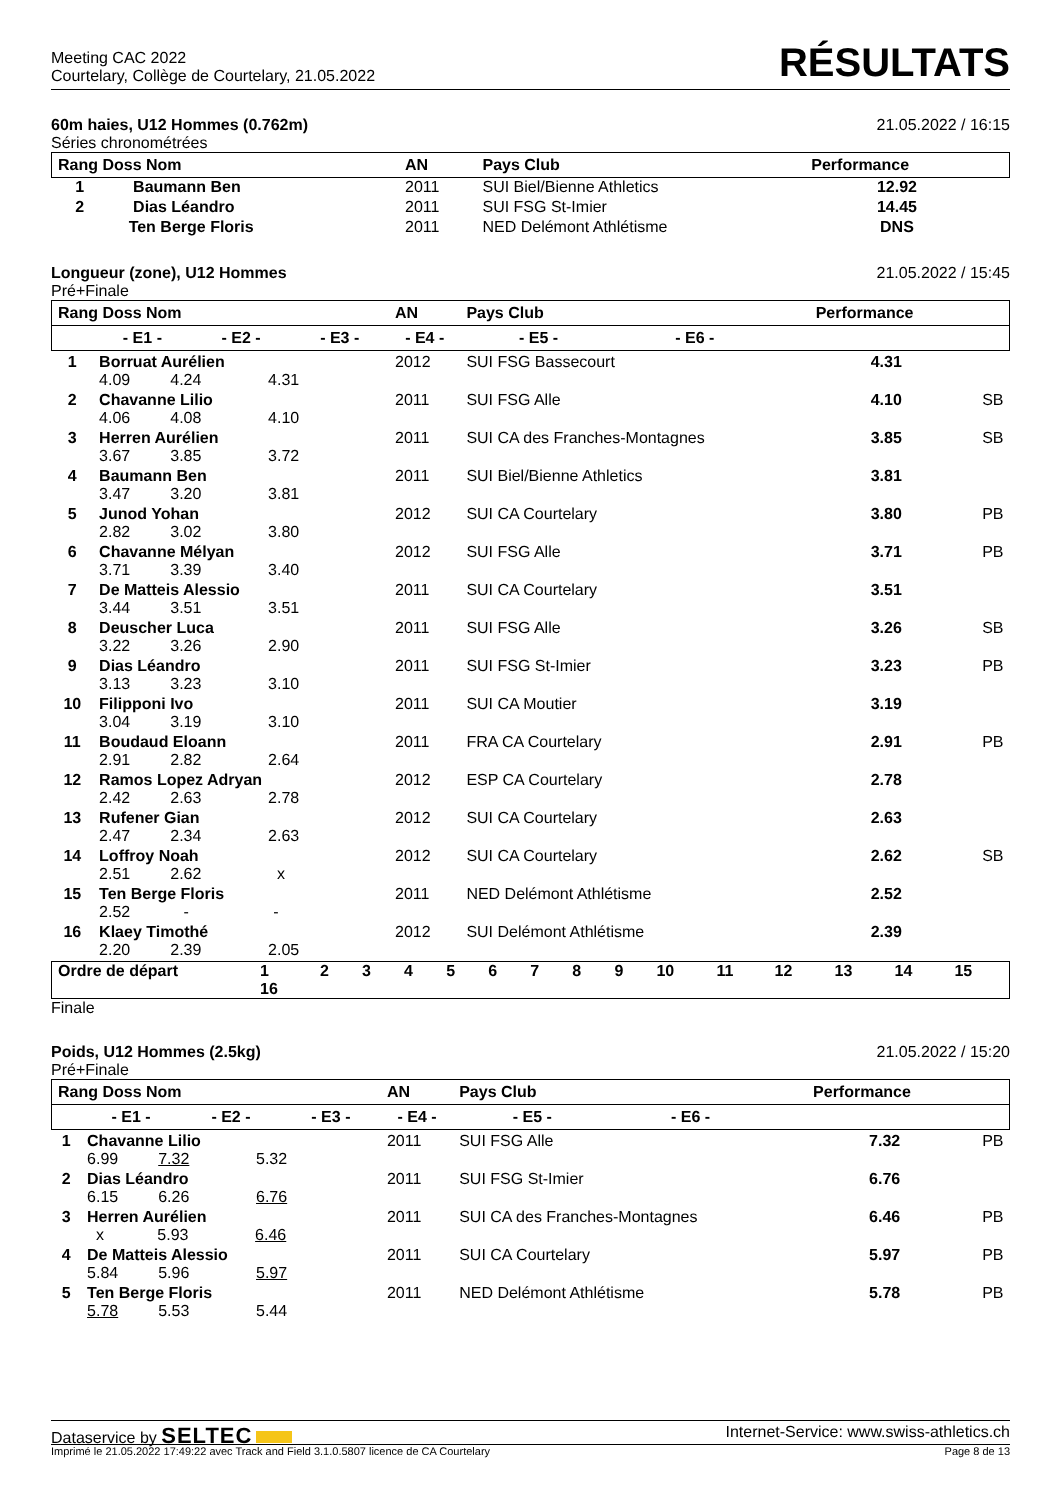Meeting CAC 2022
Courtelary, Collège de Courtelary, 21.05.2022
RÉSULTATS
60m haies, U12 Hommes (0.762m)
Séries chronométrées
21.05.2022 / 16:15
| Rang Doss Nom | AN | Pays Club | Performance | |
| --- | --- | --- | --- | --- |
| 1 Baumann Ben | 2011 | SUI Biel/Bienne Athletics | 12.92 | |
| 2 Dias Léandro | 2011 | SUI FSG St-Imier | 14.45 | |
| Ten Berge Floris | 2011 | NED Delémont Athlétisme | DNS | |
Longueur (zone), U12 Hommes
Pré+Finale
21.05.2022 / 15:45
| Rang Doss Nom | | | | AN | Pays Club | | | Performance | |
| --- | --- | --- | --- | --- | --- | --- | --- | --- | --- |
| | - E1 - | - E2 - | - E3 - | - E4 - | - E5 - | - E6 - | | | |
| 1 | Borruat Aurélien 4.09 4.24 4.31 | | | 2012 | SUI FSG Bassecourt | | | 4.31 | |
| 2 | Chavanne Lilio 4.06 4.08 4.10 | | | 2011 | SUI FSG Alle | | | 4.10 | SB |
| 3 | Herren Aurélien 3.67 3.85 3.72 | | | 2011 | SUI CA des Franches-Montagnes | | | 3.85 | SB |
| 4 | Baumann Ben 3.47 3.20 3.81 | | | 2011 | SUI Biel/Bienne Athletics | | | 3.81 | |
| 5 | Junod Yohan 2.82 3.02 3.80 | | | 2012 | SUI CA Courtelary | | | 3.80 | PB |
| 6 | Chavanne Mélyan 3.71 3.39 3.40 | | | 2012 | SUI FSG Alle | | | 3.71 | PB |
| 7 | De Matteis Alessio 3.44 3.51 3.51 | | | 2011 | SUI CA Courtelary | | | 3.51 | |
| 8 | Deuscher Luca 3.22 3.26 2.90 | | | 2011 | SUI FSG Alle | | | 3.26 | SB |
| 9 | Dias Léandro 3.13 3.23 3.10 | | | 2011 | SUI FSG St-Imier | | | 3.23 | PB |
| 10 | Filipponi Ivo 3.04 3.19 3.10 | | | 2011 | SUI CA Moutier | | | 3.19 | |
| 11 | Boudaud Eloann 2.91 2.82 2.64 | | | 2011 | FRA CA Courtelary | | | 2.91 | PB |
| 12 | Ramos Lopez Adryan 2.42 2.63 2.78 | | | 2012 | ESP CA Courtelary | | | 2.78 | |
| 13 | Rufener Gian 2.47 2.34 2.63 | | | 2012 | SUI CA Courtelary | | | 2.63 | |
| 14 | Loffroy Noah 2.51 2.62 x | | | 2012 | SUI CA Courtelary | | | 2.62 | SB |
| 15 | Ten Berge Floris 2.52 - - | | | 2011 | NED Delémont Athlétisme | | | 2.52 | |
| 16 | Klaey Timothé 2.20 2.39 2.05 | | | 2012 | SUI Delémont Athlétisme | | | 2.39 | |
| Ordre de départ | 1 16 | 2 | 3 | 4 | 5 | 6 | 7 | 8 | 9 | 10 | 11 | 12 | 13 | 14 | 15 |
Finale
Poids, U12 Hommes (2.5kg)
Pré+Finale
21.05.2022 / 15:20
| Rang Doss Nom | | | | AN | Pays Club | | | Performance | |
| --- | --- | --- | --- | --- | --- | --- | --- | --- | --- |
| | - E1 - | - E2 - | - E3 - | - E4 - | - E5 - | - E6 - | | | |
| 1 | Chavanne Lilio 6.99 7.32 5.32 | | | 2011 | SUI FSG Alle | | | 7.32 | PB |
| 2 | Dias Léandro 6.15 6.26 6.76 | | | 2011 | SUI FSG St-Imier | | | 6.76 | |
| 3 | Herren Aurélien x 5.93 6.46 | | | 2011 | SUI CA des Franches-Montagnes | | | 6.46 | PB |
| 4 | De Matteis Alessio 5.84 5.96 5.97 | | | 2011 | SUI CA Courtelary | | | 5.97 | PB |
| 5 | Ten Berge Floris 5.78 5.53 5.44 | | | 2011 | NED Delémont Athlétisme | | | 5.78 | PB |
Dataservice by SELTEC
Internet-Service: www.swiss-athletics.ch
Imprimé le 21.05.2022 17:49:22 avec Track and Field 3.1.0.5807 licence de CA Courtelary
Page 8 de 13